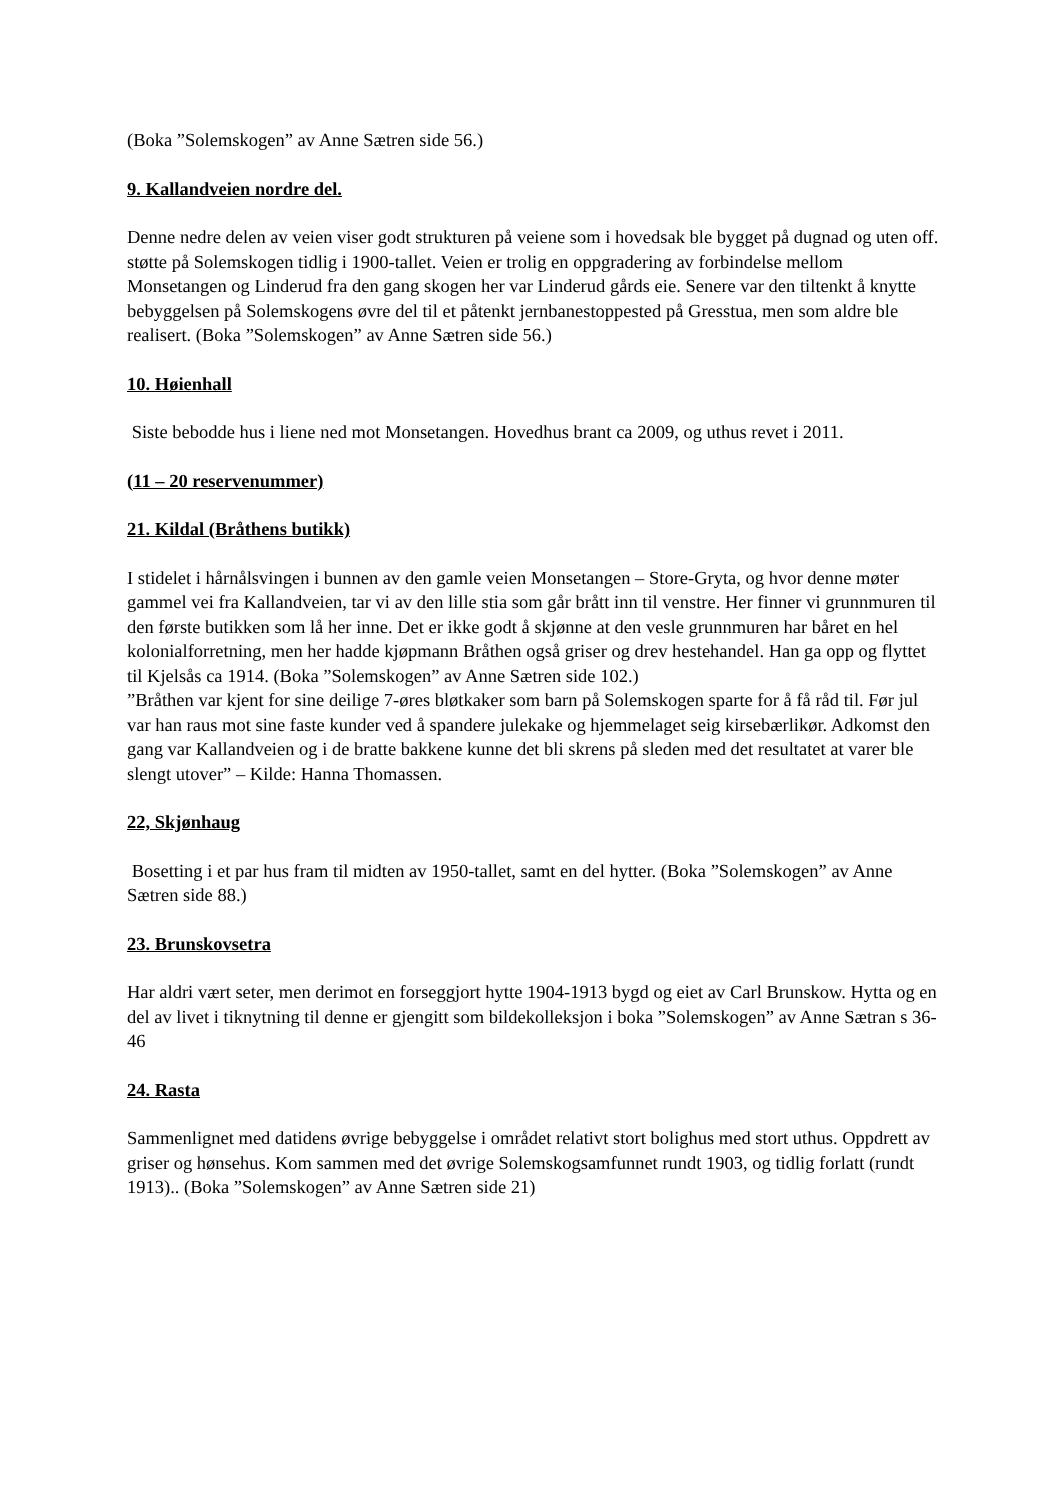(Boka ”Solemskogen” av Anne Sætren side 56.)
9. Kallandveien nordre del.
Denne nedre delen av veien viser godt strukturen på veiene som i hovedsak ble bygget på dugnad og uten off. støtte på Solemskogen tidlig i 1900-tallet. Veien er trolig en oppgradering av forbindelse mellom Monsetangen og Linderud fra den gang skogen her var Linderud gårds eie. Senere var den tiltenkt å knytte bebyggelsen på Solemskogens øvre del til et påtenkt jernbanestoppested på Gresstua, men som aldre ble realisert. (Boka ”Solemskogen” av Anne Sætren side 56.)
10. Høienhall
Siste bebodde hus i liene ned mot Monsetangen. Hovedhus brant ca 2009, og uthus revet i 2011.
(11 – 20 reservenummer)
21. Kildal (Bråthens butikk)
I stidelet i hårnålsvingen i bunnen av den gamle veien Monsetangen – Store-Gryta, og hvor denne møter gammel vei fra Kallandveien, tar vi av den lille stia som går brått inn til venstre. Her finner vi grunnmuren til den første butikken som lå her inne. Det er ikke godt å skjønne at den vesle grunnmuren har båret en hel kolonialforretning, men her hadde kjøpmann Bråthen også griser og drev hestehandel. Han ga opp og flyttet til Kjelsås ca 1914. (Boka ”Solemskogen” av Anne Sætren side 102.)
”Bråthen var kjent for sine deilige 7-øres bløtkaker som barn på Solemskogen sparte for å få råd til. Før jul var han raus mot sine faste kunder ved å spandere julekake og hjemmelaget seig kirsebærlikør. Adkomst den gang var Kallandveien og i de bratte bakkene kunne det bli skrens på sleden med det resultatet at varer ble slengt utover” – Kilde: Hanna Thomassen.
22, Skjønhaug
Bosetting i et par hus fram til midten av 1950-tallet, samt en del hytter. (Boka ”Solemskogen” av Anne Sætren side 88.)
23. Brunskovsetra
Har aldri vært seter, men derimot en forseggjort hytte 1904-1913 bygd og eiet av Carl Brunskow. Hytta og en del av livet i tiknytning til denne er gjengitt som bildekolleksjon i boka ”Solemskogen” av Anne Sætran s 36-46
24. Rasta
Sammenlignet med datidens øvrige bebyggelse i området relativt stort bolighus med stort uthus. Oppdrett av griser og hønsehus. Kom sammen med det øvrige Solemskogsamfunnet rundt 1903, og tidlig forlatt (rundt 1913).. (Boka ”Solemskogen” av Anne Sætren side 21)